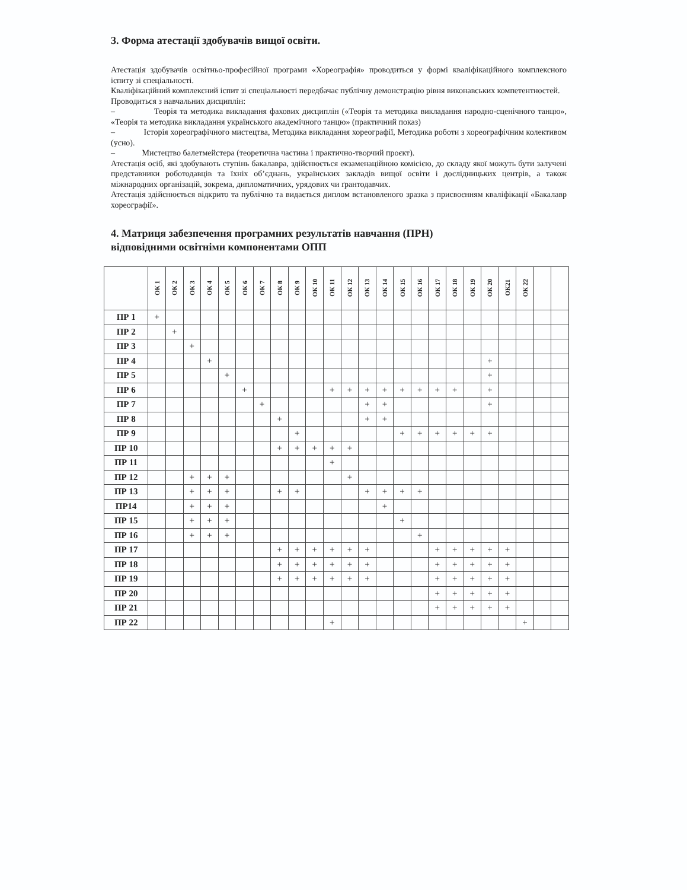3. Форма атестації здобувачів вищої освіти.
Атестація здобувачів освітньо-професійної програми «Хореографія» проводиться у формі кваліфікаційного комплексного іспиту зі спеціальності.
Кваліфікаційний комплексний іспит зі спеціальності передбачає публічну демонстрацію рівня виконавських компетентностей.
Проводиться з навчальних дисциплін:
– Теорія та методика викладання фахових дисциплін («Теорія та методика викладання народно-сценічного танцю», «Теорія та методика викладання українського академічного танцю» (практичний показ)
– Історія хореографічного мистецтва, Методика викладання хореографії, Методика роботи з хореографічним колективом (усно).
– Мистецтво балетмейстера (теоретична частина і практично-творчий проєкт).
Атестація осіб, які здобувають ступінь бакалавра, здійснюється екзаменаційною комісією, до складу якої можуть бути залучені представники роботодавців та їхніх об’єднань, українських закладів вищої освіти і дослідницьких центрів, а також міжнародних організацій, зокрема, дипломатичних, урядових чи ґрантодавчих.
Атестація здійснюється відкрито та публічно та видається диплом встановленого зразка з присвоєнням кваліфікації «Бакалавр хореографії».
4. Матриця забезпечення програмних результатів навчання (ПРН)
відповідними освітніми компонентами ОПП
| | ОК 1 | ОК 2 | ОК 3 | ОК 4 | ОК 5 | ОК 6 | ОК 7 | ОК 8 | ОК 9 | ОК 10 | ОК 11 | ОК 12 | ОК 13 | ОК 14 | ОК 15 | ОК 16 | ОК 17 | ОК 18 | ОК 19 | ОК 20 | ОК21 | ОК 22 | | |
| --- | --- | --- | --- | --- | --- | --- | --- | --- | --- | --- | --- | --- | --- | --- | --- | --- | --- | --- | --- | --- | --- | --- | --- | --- |
| ПР 1 | + | | | | | | | | | | | | | | | | | | | | | | | |
| ПР 2 | | + | | | | | | | | | | | | | | | | | | | | | | |
| ПР 3 | | | + | | | | | | | | | | | | | | | | | | | | | |
| ПР 4 | | | | + | | | | | | | | | | | | | | | | + | | | | |
| ПР 5 | | | | | + | | | | | | | | | | | | | | | + | | | | |
| ПР 6 | | | | | | + | | | | | + | + | + | + | + | + | + | + | | + | | | | |
| ПР 7 | | | | | | | + | | | | | | + | + | | | | | | + | | | | |
| ПР 8 | | | | | | | | + | | | | | + | + | | | | | | | | | | |
| ПР 9 | | | | | | | | | + | | | | | | + | + | + | + | + | + | | | | |
| ПР 10 | | | | | | | | + | + | + | + | + | | | | | | | | | | | | |
| ПР 11 | | | | | | | | | | | + | | | | | | | | | | | | | |
| ПР 12 | | | + | + | + | | | | | | | + | | | | | | | | | | | | |
| ПР 13 | | | + | + | + | | | + | + | | | | + | + | + | + | | | | | | | | |
| ПР14 | | | + | + | + | | | | | | | | | + | | | | | | | | | | |
| ПР 15 | | | + | + | + | | | | | | | | | | + | | | | | | | | | |
| ПР 16 | | | + | + | + | | | | | | | | | | | + | | | | | | | | |
| ПР 17 | | | | | | | | + | + | + | + | + | + | | | | + | + | + | + | + | | | |
| ПР 18 | | | | | | | | + | + | + | + | + | + | | | | + | + | + | + | + | | | |
| ПР 19 | | | | | | | | + | + | + | + | + | + | | | | + | + | + | + | + | | | |
| ПР 20 | | | | | | | | | | | | | | | | | + | + | + | + | + | | | |
| ПР 21 | | | | | | | | | | | | | | | | | + | + | + | + | + | | | |
| ПР 22 | | | | | | | | | | | + | | | | | | | | | | | + | | |